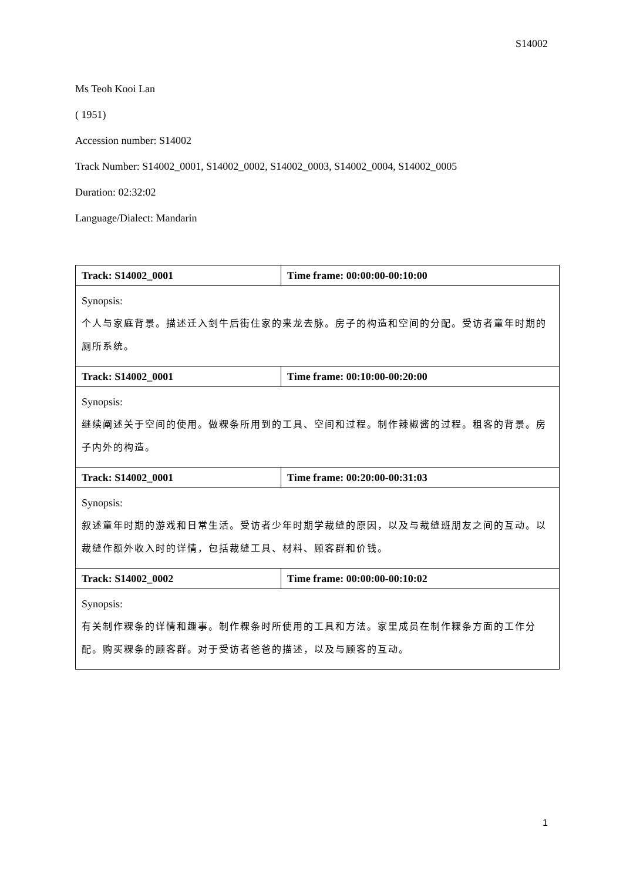S14002
Ms Teoh Kooi Lan
( 1951)
Accession number: S14002
Track Number: S14002_0001, S14002_0002, S14002_0003, S14002_0004, S14002_0005
Duration: 02:32:02
Language/Dialect: Mandarin
| Track: S14002_0001 | Time frame: 00:00:00-00:10:00 |
| Synopsis: 个人与家庭背景。描述迁入剑牛后街住家的来龙去脉。房子的构造和空间的分配。受访者童年时期的厕所系统。 | |
| Track: S14002_0001 | Time frame: 00:10:00-00:20:00 |
| Synopsis: 继续阐述关于空间的使用。做粿条所用到的工具、空间和过程。制作辣椒酱的过程。租客的背景。房子内外的构造。 | |
| Track: S14002_0001 | Time frame: 00:20:00-00:31:03 |
| Synopsis: 叙述童年时期的游戏和日常生活。受访者少年时期学裁缝的原因，以及与裁缝班朋友之间的互动。以裁缝作额外收入时的详情，包括裁缝工具、材料、顾客群和价钱。 | |
| Track: S14002_0002 | Time frame: 00:00:00-00:10:02 |
| Synopsis: 有关制作粿条的详情和趣事。制作粿条时所使用的工具和方法。家里成员在制作粿条方面的工作分配。购买粿条的顾客群。对于受访者爸爸的描述，以及与顾客的互动。 | |
1